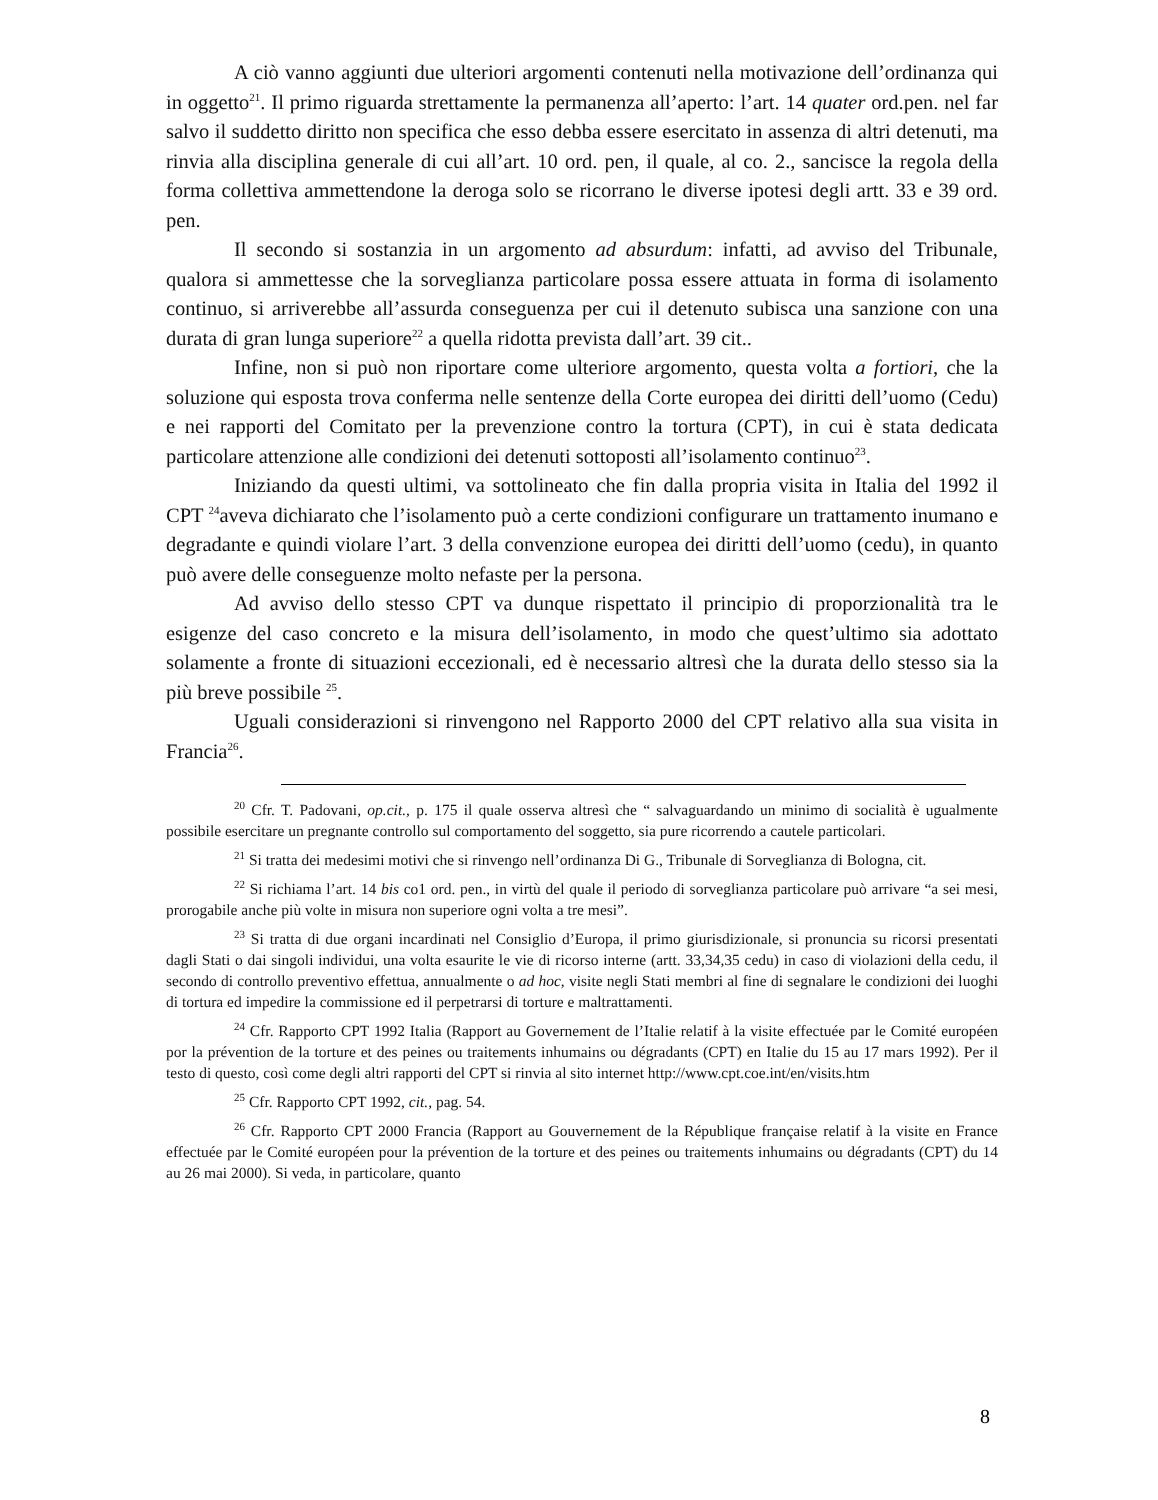A ciò vanno aggiunti due ulteriori argomenti contenuti nella motivazione dell’ordinanza qui in oggetto<sup>21</sup>. Il primo riguarda strettamente la permanenza all’aperto: l’art. 14 quater ord.pen. nel far salvo il suddetto diritto non specifica che esso debba essere esercitato in assenza di altri detenuti, ma rinvia alla disciplina generale di cui all’art. 10 ord. pen, il quale, al co. 2., sancisce la regola della forma collettiva ammettendone la deroga solo se ricorrano le diverse ipotesi degli artt. 33 e 39 ord. pen.
Il secondo si sostanzia in un argomento ad absurdum: infatti, ad avviso del Tribunale, qualora si ammettesse che la sorveglianza particolare possa essere attuata in forma di isolamento continuo, si arriverebbe all’assurda conseguenza per cui il detenuto subisca una sanzione con una durata di gran lunga superiore<sup>22</sup> a quella ridotta prevista dall’art. 39 cit..
Infine, non si può non riportare come ulteriore argomento, questa volta a fortiori, che la soluzione qui esposta trova conferma nelle sentenze della Corte europea dei diritti dell’uomo (Cedu) e nei rapporti del Comitato per la prevenzione contro la tortura (CPT), in cui è stata dedicata particolare attenzione alle condizioni dei detenuti sottoposti all’isolamento continuo<sup>23</sup>.
Iniziando da questi ultimi, va sottolineato che fin dalla propria visita in Italia del 1992 il CPT <sup>24</sup>aveva dichiarato che l’isolamento può a certe condizioni configurare un trattamento inumano e degradante e quindi violare l’art. 3 della convenzione europea dei diritti dell’uomo (cedu), in quanto può avere delle conseguenze molto nefaste per la persona.
Ad avviso dello stesso CPT va dunque rispettato il principio di proporzionalità tra le esigenze del caso concreto e la misura dell’isolamento, in modo che quest’ultimo sia adottato solamente a fronte di situazioni eccezionali, ed è necessario altresì che la durata dello stesso sia la più breve possibile <sup>25</sup>.
Uguali considerazioni si rinvengono nel Rapporto 2000 del CPT relativo alla sua visita in Francia<sup>26</sup>.
<sup>20</sup> Cfr. T. Padovani, op.cit., p. 175 il quale osserva altresì che “ salvaguardando un minimo di socialità è ugualmente possibile esercitare un pregnante controllo sul comportamento del soggetto, sia pure ricorrendo a cautele particolari.
<sup>21</sup> Si tratta dei medesimi motivi che si rinvengo nell’ordinanza Di G., Tribunale di Sorveglianza di Bologna, cit.
<sup>22</sup> Si richiama l’art. 14 bis co1 ord. pen., in virtù del quale il periodo di sorveglianza particolare può arrivare “a sei mesi, prorogabile anche più volte in misura non superiore ogni volta a tre mesi”.
<sup>23</sup> Si tratta di due organi incardinati nel Consiglio d’Europa, il primo giurisdizionale, si pronuncia su ricorsi presentati dagli Stati o dai singoli individui, una volta esaurite le vie di ricorso interne (artt. 33,34,35 cedu) in caso di violazioni della cedu, il secondo di controllo preventivo effettua, annualmente o ad hoc, visite negli Stati membri al fine di segnalare le condizioni dei luoghi di tortura ed impedire la commissione ed il perpetrarsi di torture e maltrattamenti.
<sup>24</sup> Cfr. Rapporto CPT 1992 Italia (Rapport au Governement de l’Italie relatif à la visite effectuée par le Comité européen por la prévention de la torture et des peines ou traitements inhumains ou dégradants (CPT) en Italie du 15 au 17 mars 1992). Per il testo di questo, così come degli altri rapporti del CPT si rinvia al sito internet http://www.cpt.coe.int/en/visits.htm
<sup>25</sup> Cfr. Rapporto CPT 1992, cit., pag. 54.
<sup>26</sup> Cfr. Rapporto CPT 2000 Francia (Rapport au Gouvernement de la République française relatif à la visite en France effectuée par le Comité européen pour la prévention de la torture et des peines ou traitements inhumains ou dégradants (CPT) du 14 au 26 mai 2000). Si veda, in particolare, quanto
8